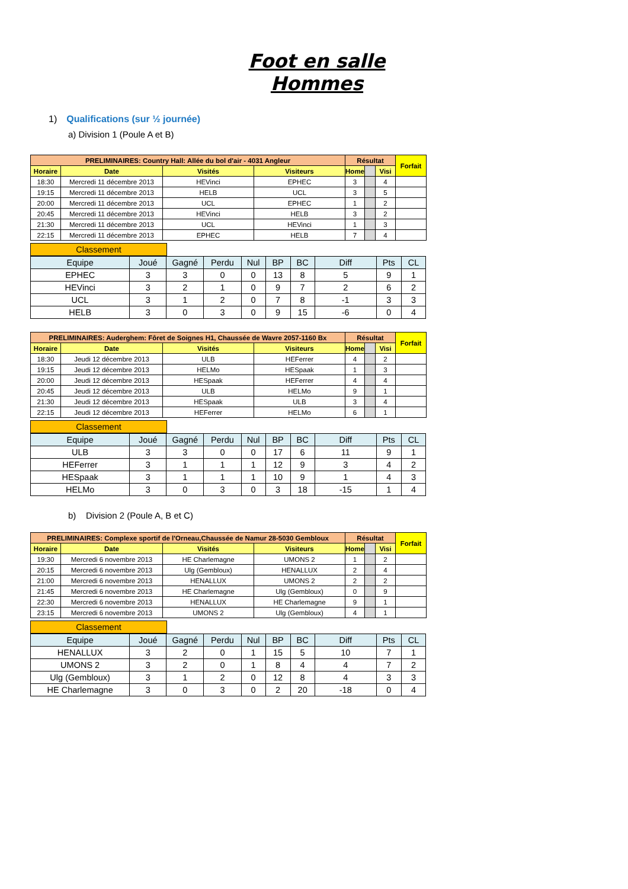Foot en salle Hommes
1) Qualifications (sur ½ journée)
a) Division 1 (Poule A et B)
| PRELIMINAIRES: Country Hall: Allée du bol d'air - 4031 Angleur | | | | Résultat | | | Forfait |
| --- | --- | --- | --- | --- | --- | --- | --- |
| Horaire | Date | Visités | Visiteurs | Home | | Visi | |
| 18:30 | Mercredi 11 décembre 2013 | HEVinci | EPHEC | 3 | | 4 | |
| 19:15 | Mercredi 11 décembre 2013 | HELB | UCL | 3 | | 5 | |
| 20:00 | Mercredi 11 décembre 2013 | UCL | EPHEC | 1 | | 2 | |
| 20:45 | Mercredi 11 décembre 2013 | HEVinci | HELB | 3 | | 2 | |
| 21:30 | Mercredi 11 décembre 2013 | UCL | HEVinci | 1 | | 3 | |
| 22:15 | Mercredi 11 décembre 2013 | EPHEC | HELB | 7 | | 4 | |
Classement
| Equipe | Joué | Gagné | Perdu | Nul | BP | BC | Diff | Pts | CL |
| --- | --- | --- | --- | --- | --- | --- | --- | --- | --- |
| EPHEC | 3 | 3 | 0 | 0 | 13 | 8 | 5 | 9 | 1 |
| HEVinci | 3 | 2 | 1 | 0 | 9 | 7 | 2 | 6 | 2 |
| UCL | 3 | 1 | 2 | 0 | 7 | 8 | -1 | 3 | 3 |
| HELB | 3 | 0 | 3 | 0 | 9 | 15 | -6 | 0 | 4 |
| PRELIMINAIRES: Auderghem: Fôret de Soignes H1, Chaussée de Wavre 2057-1160 Bx | | | | Résultat | | | Forfait |
| --- | --- | --- | --- | --- | --- | --- | --- |
| Horaire | Date | Visités | Visiteurs | Home | | Visi | |
| 18:30 | Jeudi 12 décembre 2013 | ULB | HEFerrer | 4 | | 2 | |
| 19:15 | Jeudi 12 décembre 2013 | HELMo | HESpaak | 1 | | 3 | |
| 20:00 | Jeudi 12 décembre 2013 | HESpaak | HEFerrer | 4 | | 4 | |
| 20:45 | Jeudi 12 décembre 2013 | ULB | HELMo | 9 | | 1 | |
| 21:30 | Jeudi 12 décembre 2013 | HESpaak | ULB | 3 | | 4 | |
| 22:15 | Jeudi 12 décembre 2013 | HEFerrer | HELMo | 6 | | 1 | |
Classement
| Equipe | Joué | Gagné | Perdu | Nul | BP | BC | Diff | Pts | CL |
| --- | --- | --- | --- | --- | --- | --- | --- | --- | --- |
| ULB | 3 | 3 | 0 | 0 | 17 | 6 | 11 | 9 | 1 |
| HEFerrer | 3 | 1 | 1 | 1 | 12 | 9 | 3 | 4 | 2 |
| HESpaak | 3 | 1 | 1 | 1 | 10 | 9 | 1 | 4 | 3 |
| HELMo | 3 | 0 | 3 | 0 | 3 | 18 | -15 | 1 | 4 |
b) Division 2 (Poule A, B et C)
| PRELIMINAIRES: Complexe sportif de l'Orneau,Chaussée de Namur 28-5030 Gembloux | | | | Résultat | | | Forfait |
| --- | --- | --- | --- | --- | --- | --- | --- |
| Horaire | Date | Visités | Visiteurs | Home | | Visi | |
| 19:30 | Mercredi 6 novembre 2013 | HE Charlemagne | UMONS 2 | 1 | | 2 | |
| 20:15 | Mercredi 6 novembre 2013 | Ulg (Gembloux) | HENALLUX | 2 | | 4 | |
| 21:00 | Mercredi 6 novembre 2013 | HENALLUX | UMONS 2 | 2 | | 2 | |
| 21:45 | Mercredi 6 novembre 2013 | HE Charlemagne | Ulg (Gembloux) | 0 | | 9 | |
| 22:30 | Mercredi 6 novembre 2013 | HENALLUX | HE Charlemagne | 9 | | 1 | |
| 23:15 | Mercredi 6 novembre 2013 | UMONS 2 | Ulg (Gembloux) | 4 | | 1 | |
Classement
| Equipe | Joué | Gagné | Perdu | Nul | BP | BC | Diff | Pts | CL |
| --- | --- | --- | --- | --- | --- | --- | --- | --- | --- |
| HENALLUX | 3 | 2 | 0 | 1 | 15 | 5 | 10 | 7 | 1 |
| UMONS 2 | 3 | 2 | 0 | 1 | 8 | 4 | 4 | 7 | 2 |
| Ulg (Gembloux) | 3 | 1 | 2 | 0 | 12 | 8 | 4 | 3 | 3 |
| HE Charlemagne | 3 | 0 | 3 | 0 | 2 | 20 | -18 | 0 | 4 |